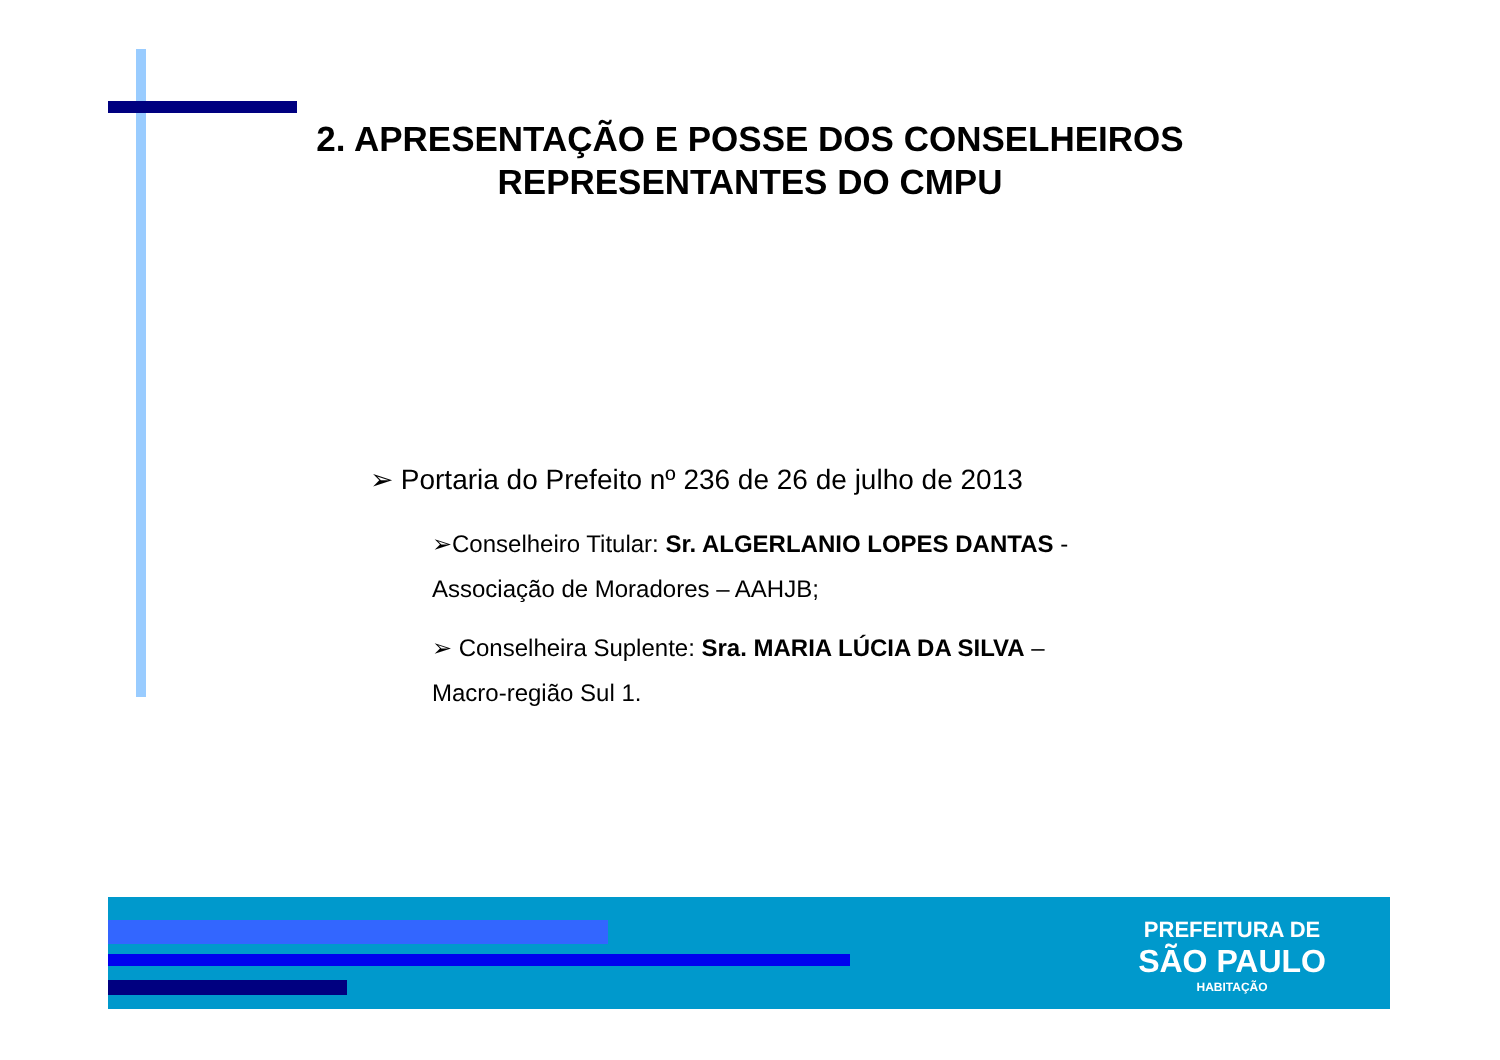2. APRESENTAÇÃO E POSSE DOS CONSELHEIROS REPRESENTANTES DO CMPU
➢ Portaria do Prefeito nº 236 de 26 de julho de 2013
➢Conselheiro Titular: Sr. ALGERLANIO LOPES DANTAS - Associação de Moradores – AAHJB;
➢ Conselheira Suplente: Sra. MARIA LÚCIA DA SILVA – Macro-região Sul 1.
PREFEITURA DE
SÃO PAULO
HABITAÇÃO